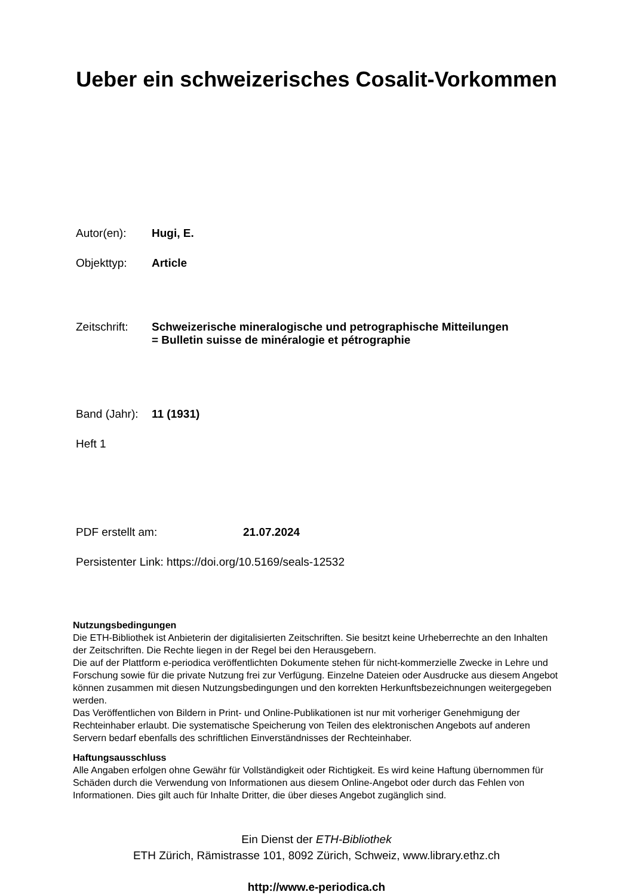Ueber ein schweizerisches Cosalit-Vorkommen
Autor(en): Hugi, E.
Objekttyp: Article
Zeitschrift:
Schweizerische mineralogische und petrographische Mitteilungen
= Bulletin suisse de minéralogie et pétrographie
Band (Jahr):
11 (1931)
Heft 1
PDF erstellt am: 21.07.2024
Persistenter Link: https://doi.org/10.5169/seals-12532
Nutzungsbedingungen
Die ETH-Bibliothek ist Anbieterin der digitalisierten Zeitschriften. Sie besitzt keine Urheberrechte an den Inhalten der Zeitschriften. Die Rechte liegen in der Regel bei den Herausgebern.
Die auf der Plattform e-periodica veröffentlichten Dokumente stehen für nicht-kommerzielle Zwecke in Lehre und Forschung sowie für die private Nutzung frei zur Verfügung. Einzelne Dateien oder Ausdrucke aus diesem Angebot können zusammen mit diesen Nutzungsbedingungen und den korrekten Herkunftsbezeichnungen weitergegeben werden.
Das Veröffentlichen von Bildern in Print- und Online-Publikationen ist nur mit vorheriger Genehmigung der Rechteinhaber erlaubt. Die systematische Speicherung von Teilen des elektronischen Angebots auf anderen Servern bedarf ebenfalls des schriftlichen Einverständnisses der Rechteinhaber.
Haftungsausschluss
Alle Angaben erfolgen ohne Gewähr für Vollständigkeit oder Richtigkeit. Es wird keine Haftung übernommen für Schäden durch die Verwendung von Informationen aus diesem Online-Angebot oder durch das Fehlen von Informationen. Dies gilt auch für Inhalte Dritter, die über dieses Angebot zugänglich sind.
Ein Dienst der ETH-Bibliothek
ETH Zürich, Rämistrasse 101, 8092 Zürich, Schweiz, www.library.ethz.ch
http://www.e-periodica.ch